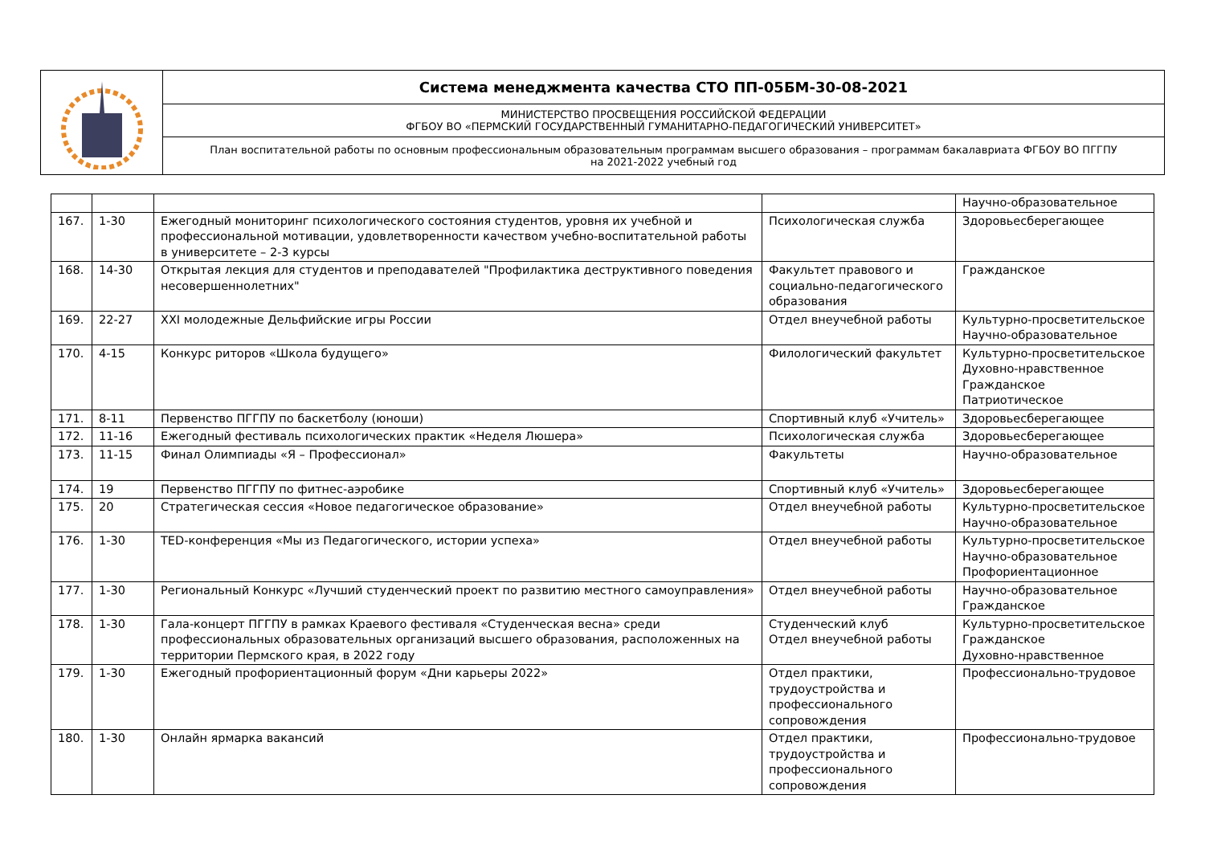| | Система менеджмента качества СТО ПП-05БМ-30-08-2021 |
| | МИНИСТЕРСТВО ПРОСВЕЩЕНИЯ РОССИЙСКОЙ ФЕДЕРАЦИИ ФГБОУ ВО «ПЕРМСКИЙ ГОСУДАРСТВЕННЫЙ ГУМАНИТАРНО-ПЕДАГОГИЧЕСКИЙ УНИВЕРСИТЕТ» |
| | План воспитательной работы по основным профессиональным образовательным программам высшего образования – программам бакалавриата ФГБОУ ВО ПГГПУ на 2021-2022 учебный год |
| | | | | Научно-образовательное |
| 167. | 1-30 | Ежегодный мониторинг психологического состояния студентов, уровня их учебной и профессиональной мотивации, удовлетворенности качеством учебно-воспитательной работы в университете – 2-3 курсы | Психологическая служба | Здоровьесберегающее |
| 168. | 14-30 | Открытая лекция для студентов и преподавателей "Профилактика деструктивного поведения несовершеннолетних" | Факультет правового и социально-педагогического образования | Гражданское |
| 169. | 22-27 | XXI молодежные Дельфийские игры России | Отдел внеучебной работы | Культурно-просветительское Научно-образовательное |
| 170. | 4-15 | Конкурс риторов «Школа будущего» | Филологический факультет | Культурно-просветительское Духовно-нравственное Гражданское Патриотическое |
| 171. | 8-11 | Первенство ПГГПУ по баскетболу (юноши) | Спортивный клуб «Учитель» | Здоровьесберегающее |
| 172. | 11-16 | Ежегодный фестиваль психологических практик «Неделя Люшера» | Психологическая служба | Здоровьесберегающее |
| 173. | 11-15 | Финал Олимпиады «Я – Профессионал» | Факультеты | Научно-образовательное |
| 174. | 19 | Первенство ПГГПУ по фитнес-аэробике | Спортивный клуб «Учитель» | Здоровьесберегающее |
| 175. | 20 | Стратегическая сессия «Новое педагогическое образование» | Отдел внеучебной работы | Культурно-просветительское Научно-образовательное |
| 176. | 1-30 | TED-конференция «Мы из Педагогического, истории успеха» | Отдел внеучебной работы | Культурно-просветительское Научно-образовательное Профориентационное |
| 177. | 1-30 | Региональный Конкурс «Лучший студенческий проект по развитию местного самоуправления» | Отдел внеучебной работы | Научно-образовательное Гражданское |
| 178. | 1-30 | Гала-концерт ПГГПУ в рамках Краевого фестиваля «Студенческая весна» среди профессиональных образовательных организаций высшего образования, расположенных на территории Пермского края, в 2022 году | Студенческий клуб Отдел внеучебной работы | Культурно-просветительское Гражданское Духовно-нравственное |
| 179. | 1-30 | Ежегодный профориентационный форум «Дни карьеры 2022» | Отдел практики, трудоустройства и профессионального сопровождения | Профессионально-трудовое |
| 180. | 1-30 | Онлайн ярмарка вакансий | Отдел практики, трудоустройства и профессионального сопровождения | Профессионально-трудовое |